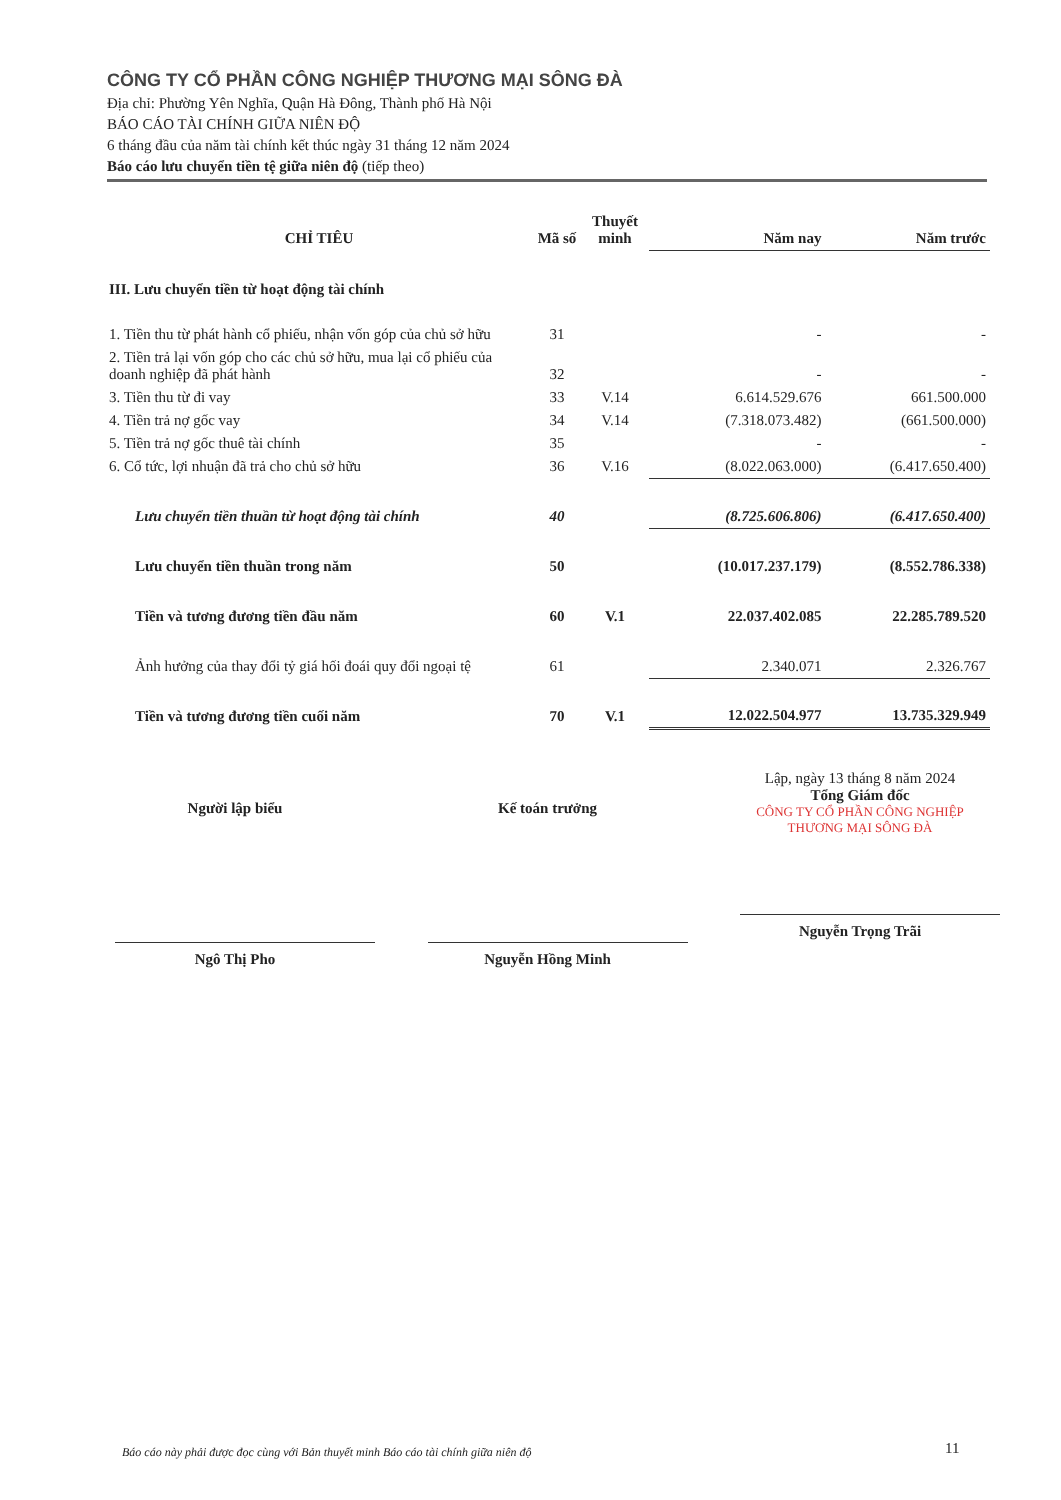CÔNG TY CỔ PHẦN CÔNG NGHIỆP THƯƠNG MẠI SÔNG ĐÀ
Địa chỉ: Phường Yên Nghĩa, Quận Hà Đông, Thành phố Hà Nội
BÁO CÁO TÀI CHÍNH GIỮA NIÊN ĐỘ
6 tháng đầu của năm tài chính kết thúc ngày 31 tháng 12 năm 2024
Báo cáo lưu chuyển tiền tệ giữa niên độ (tiếp theo)
| CHỈ TIÊU | Mã số | Thuyết minh | Năm nay | Năm trước |
| --- | --- | --- | --- | --- |
| III. Lưu chuyển tiền từ hoạt động tài chính | | | | |
| 1. Tiền thu từ phát hành cổ phiếu, nhận vốn góp của chủ sở hữu | 31 | | - | - |
| 2. Tiền trả lại vốn góp cho các chủ sở hữu, mua lại cổ phiếu của doanh nghiệp đã phát hành | 32 | | - | - |
| 3. Tiền thu từ đi vay | 33 | V.14 | 6.614.529.676 | 661.500.000 |
| 4. Tiền trả nợ gốc vay | 34 | V.14 | (7.318.073.482) | (661.500.000) |
| 5. Tiền trả nợ gốc thuê tài chính | 35 | | - | - |
| 6. Cổ tức, lợi nhuận đã trả cho chủ sở hữu | 36 | V.16 | (8.022.063.000) | (6.417.650.400) |
| Lưu chuyển tiền thuần từ hoạt động tài chính | 40 | | (8.725.606.806) | (6.417.650.400) |
| Lưu chuyển tiền thuần trong năm | 50 | | (10.017.237.179) | (8.552.786.338) |
| Tiền và tương đương tiền đầu năm | 60 | V.1 | 22.037.402.085 | 22.285.789.520 |
| Ảnh hưởng của thay đổi tỷ giá hối đoái quy đổi ngoại tệ | 61 | | 2.340.071 | 2.326.767 |
| Tiền và tương đương tiền cuối năm | 70 | V.1 | 12.022.504.977 | 13.735.329.949 |
Người lập biểu
Ngô Thị Pho
Kế toán trưởng
Nguyễn Hồng Minh
Lập, ngày 13 tháng 8 năm 2024
Tổng Giám đốc
CÔNG TY CỔ PHẦN CÔNG NGHIỆP THƯƠNG MẠI SÔNG ĐÀ
Nguyễn Trọng Trãi
Báo cáo này phải được đọc cùng với Bản thuyết minh Báo cáo tài chính giữa niên độ
11